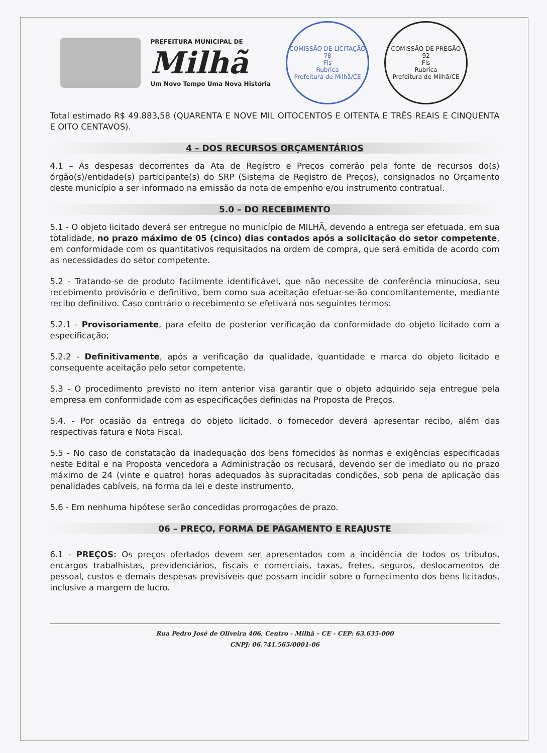PREFEITURA MUNICIPAL DE
Milhã
Um Novo Tempo Uma Nova História
COMISSÃO DE LICITAÇÃO
78
Fls
Rubrica
Prefeitura de Milhã/CE
COMISSÃO DE PREGÃO
92
Fls
Rubrica
Prefeitura de Milhã/CE
Total estimado R$ 49.883,58 (QUARENTA E NOVE MIL OITOCENTOS E OITENTA E TRÊS REAIS E CINQUENTA E OITO CENTAVOS).
4 – DOS RECURSOS ORÇAMENTÁRIOS
4.1 – As despesas decorrentes da Ata de Registro e Preços correrão pela fonte de recursos do(s) órgão(s)/entidade(s) participante(s) do SRP (Sistema de Registro de Preços), consignados no Orçamento deste município a ser informado na emissão da nota de empenho e/ou instrumento contratual.
5.0 – DO RECEBIMENTO
5.1 - O objeto licitado deverá ser entregue no município de MILHÃ, devendo a entrega ser efetuada, em sua totalidade, no prazo máximo de 05 (cinco) dias contados após a solicitação do setor competente, em conformidade com os quantitativos requisitados na ordem de compra, que será emitida de acordo com as necessidades do setor competente.
5.2 - Tratando-se de produto facilmente identificável, que não necessite de conferência minuciosa, seu recebimento provisório e definitivo, bem como sua aceitação efetuar-se-ão concomitantemente, mediante recibo definitivo. Caso contrário o recebimento se efetivará nos seguintes termos:
5.2.1 - Provisoriamente, para efeito de posterior verificação da conformidade do objeto licitado com a especificação;
5.2.2 - Definitivamente, após a verificação da qualidade, quantidade e marca do objeto licitado e consequente aceitação pelo setor competente.
5.3 - O procedimento previsto no item anterior visa garantir que o objeto adquirido seja entregue pela empresa em conformidade com as especificações definidas na Proposta de Preços.
5.4. - Por ocasião da entrega do objeto licitado, o fornecedor deverá apresentar recibo, além das respectivas fatura e Nota Fiscal.
5.5 - No caso de constatação da inadequação dos bens fornecidos às normas e exigências especificadas neste Edital e na Proposta vencedora a Administração os recusará, devendo ser de imediato ou no prazo máximo de 24 (vinte e quatro) horas adequados às supracitadas condições, sob pena de aplicação das penalidades cabíveis, na forma da lei e deste instrumento.
5.6 - Em nenhuma hipótese serão concedidas prorrogações de prazo.
06 – PREÇO, FORMA DE PAGAMENTO E REAJUSTE
6.1 - PREÇOS: Os preços ofertados devem ser apresentados com a incidência de todos os tributos, encargos trabalhistas, previdenciários, fiscais e comerciais, taxas, fretes, seguros, deslocamentos de pessoal, custos e demais despesas previsíveis que possam incidir sobre o fornecimento dos bens licitados, inclusive a margem de lucro.
Rua Pedro José de Oliveira 406, Centro - Milhã – CE - CEP: 63.635-000
CNPJ: 06.741.565/0001-06